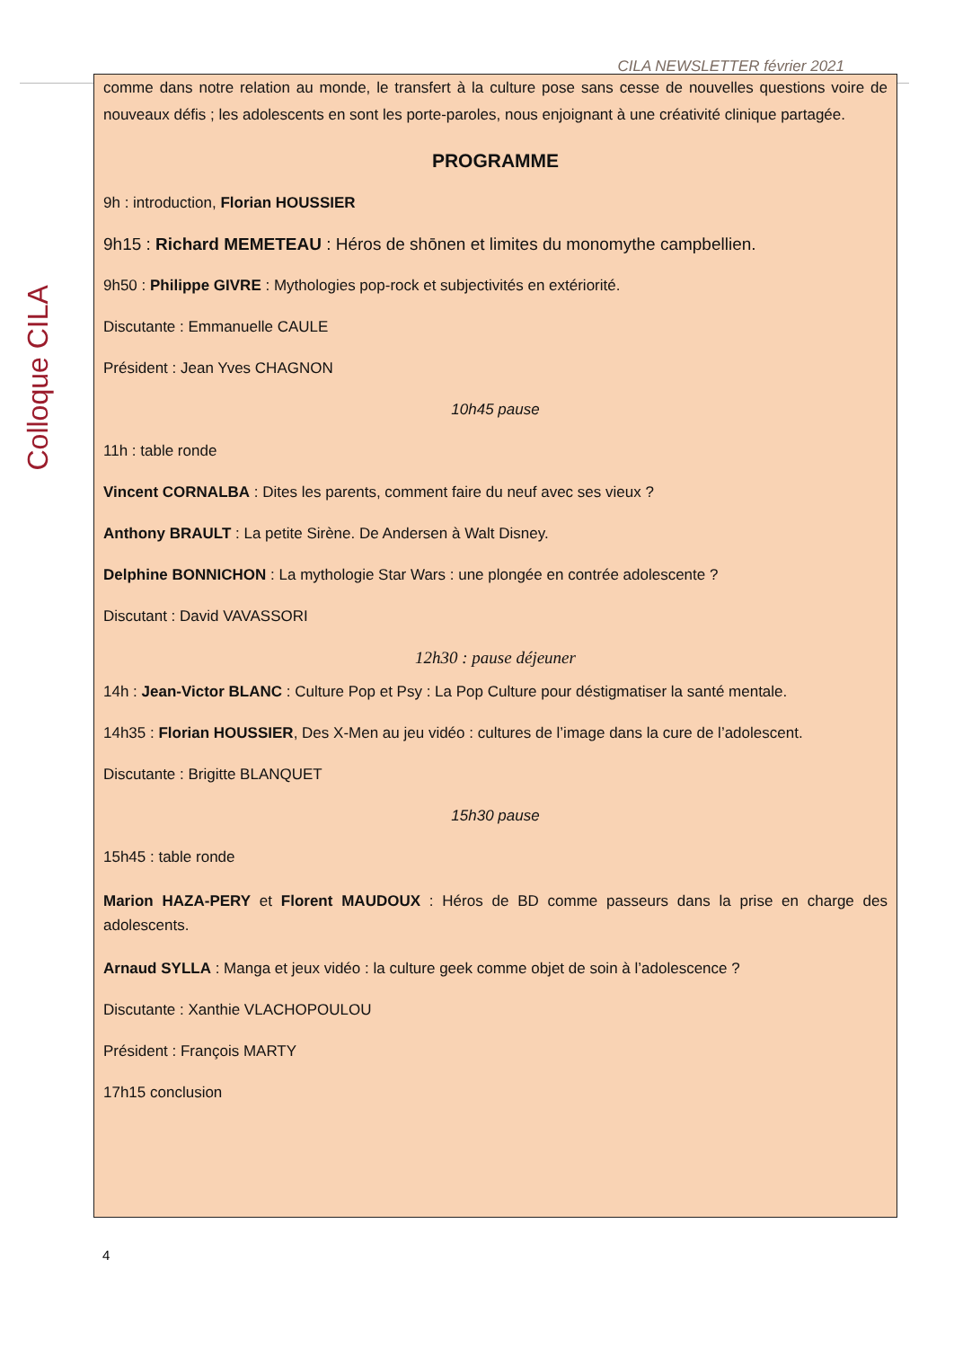CILA NEWSLETTER février 2021
Colloque CILA
comme dans notre relation au monde, le transfert à la culture pose sans cesse de nouvelles questions voire de nouveaux défis ; les adolescents en sont les porte-paroles, nous enjoignant à une créativité clinique partagée.
PROGRAMME
9h : introduction, Florian HOUSSIER
9h15 : Richard MEMETEAU : Héros de shōnen et limites du monomythe campbellien.
9h50 : Philippe GIVRE : Mythologies pop-rock et subjectivités en extériorité.
Discutante : Emmanuelle CAULE
Président : Jean Yves CHAGNON
10h45 pause
11h : table ronde
Vincent CORNALBA : Dites les parents, comment faire du neuf avec ses vieux ?
Anthony BRAULT : La petite Sirène. De Andersen à Walt Disney.
Delphine BONNICHON : La mythologie Star Wars : une plongée en contrée adolescente ?
Discutant : David VAVASSORI
12h30 : pause déjeuner
14h : Jean-Victor BLANC : Culture Pop et Psy : La Pop Culture pour déstigmatiser la santé mentale.
14h35 : Florian HOUSSIER, Des X-Men au jeu vidéo : cultures de l’image dans la cure de l’adolescent.
Discutante : Brigitte BLANQUET
15h30 pause
15h45 : table ronde
​Marion HAZA-PERY et Florent MAUDOUX : Héros de BD comme passeurs dans la prise en charge des adolescents.
Arnaud SYLLA : Manga et jeux vidéo : la culture geek comme objet de soin à l’adolescence ?
Discutante : Xanthie VLACHOPOULOU
Président : François MARTY
17h15 conclusion
4